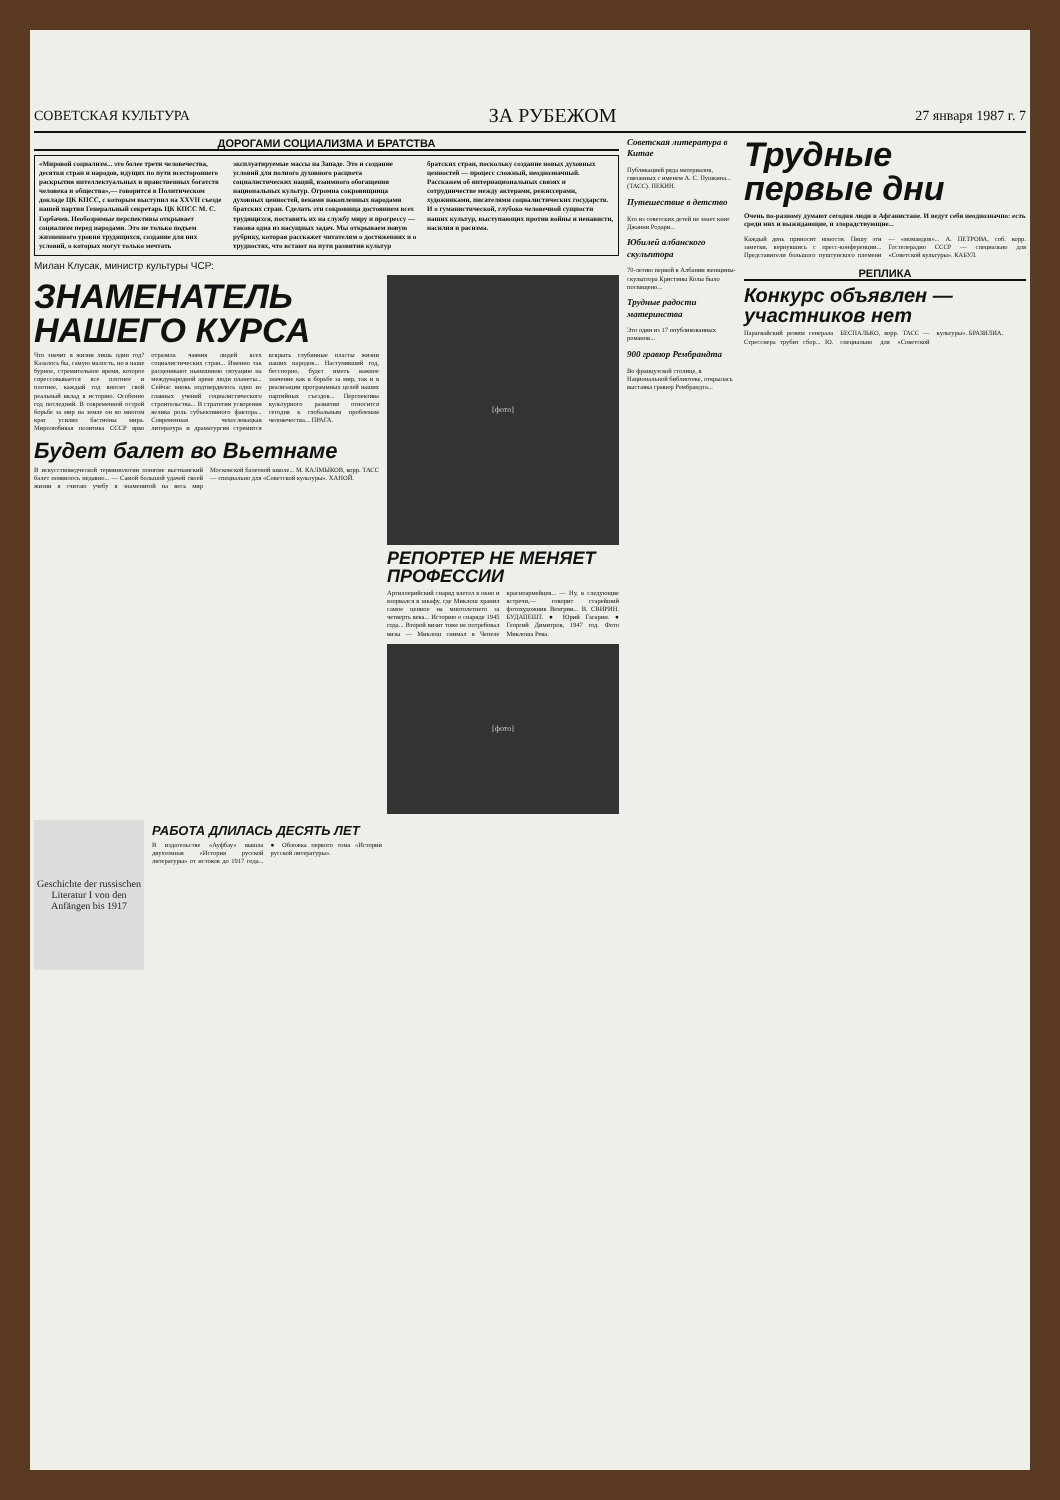СОВЕТСКАЯ КУЛЬТУРА ЗА РУБЕЖОМ 27 января 1987 г. 7
ДОРОГАМИ СОЦИАЛИЗМА И БРАТСТВА
«Мировой социализм... это более трети человечества, десятки стран и народов, идущих по пути всестороннего раскрытия интеллектуальных и нравственных богатств человека и общества»,— говорится в Политическом докладе ЦК КПСС, с которым выступил на XXVII съезде нашей партии Генеральный секретарь ЦК КПСС М. С. Горбачев. Необозримые перспективы открывает социализм перед народами. Это не только подъем жизненного уровня трудящихся, создание для них условий, о которых могут только мечтать эксплуатируемые массы на Западе. Это и создание условий для полного духовного расцвета социалистических наций, взаимного обогащения национальных культур. Огромна сокровищница духовных ценностей, веками накопленных народами братских стран. Сделать эти сокровища достоянием всех трудящихся, поставить их на службу миру и прогрессу — такова одна из насущных задач. Мы открываем новую рубрику, которая расскажет читателям о достижениях и о трудностях, что встают на пути развития культур братских стран, поскольку создание новых духовных ценностей — процесс сложный, неоднозначный. Расскажем об интернациональных связях и сотрудничестве между актерами, режиссерами, художниками, писателями социалистических государств. И о гуманистической, глубоко человечной сущности наших культур, выступающих против войны и ненависти, насилия и расизма.
Милан Клусак, министр культуры ЧСР:
ЗНАМЕНАТЕЛЬ НАШЕГО КУРСА
Что значит в жизни лишь один год? Казалось бы, самую малость, но в наше бурное, стремительное время, которое спрессовывается все плотнее и плотнее, каждый год вносит свой реальный вклад в историю. Особенно год последний. В современной острой борьбе за мир на земле он во многом крат усилил бастионы мира. Миролюбивая политика СССР ярко отразила чаяния людей всех социалистических стран... Именно так расценивают нынешнюю ситуацию на международной арене люди планеты... Сейчас вновь подтвердилось одно из главных учений социалистического строительства... В стратегии ускорения велика роль субъективного фактора... Современная чехословацкая литература и драматургия стремится вскрыть глубинные пласты жизни наших народов... Наступивший год, бесспорно, будет иметь важное значение как в борьбе за мир, так и в реализации программных целей наших партийных съездов... Перспектива культурного развития относится сегодня к глобальным проблемам человечества... ПРАГА.
Будет балет во Вьетнаме
В искусствоведческой терминологии понятие вьетнамский балет появилось недавно... — Самой большой удачей своей жизни я считаю учебу в знаменитой на весь мир Московской балетной школе... М. КАЛМЫКОВ, корр. ТАСС — специально для «Советской культуры». ХАНОЙ.
[фото]
РЕПОРТЕР НЕ МЕНЯЕТ ПРОФЕССИИ
Артиллерийский снаряд влетел в окно и взорвался в шкафу, где Миклош хранил самое ценное на многолетнего за четверть века... Историю о снаряде 1945 года... Второй визит тоже не потребовал визы — Миклош снимал в Чепеле красноармейцев... — Ну, в следующие встречи,— говорит старейший фотохудожник Венгрии... В. СВИРИН. БУДАПЕШТ. ● Юрий Гагарин. ● Георгий Димитров, 1947 год. Фото Миклоша Рева.
[фото]
Geschichte der russischen Literatur I von den Anfängen bis 1917
РАБОТА ДЛИЛАСЬ ДЕСЯТЬ ЛЕТ
В издательстве «Ауфбау» вышла двухтомная «История русской литературы» от истоков до 1917 года... ● Обложка первого тома «Истории русской литературы».
Советская литература в Китае
Публикацией ряда материалов, связанных с именем А. С. Пушкина... (ТАСС). ПЕКИН.
Путешествие в детство
Кто из советских детей не знает книг Джанни Родари...
Юбилей албанского скульптора
70-летию первой в Албании женщины-скульптора Кристины Колы было посвящено...
Трудные радости материнства
Это один из 17 опубликованных романов...
900 гравюр Рембрандта
Во французской столице, в Национальной библиотеке, открылась выставка гравюр Рембрандта...
Трудные первые дни
Очень по-разному думают сегодня люди в Афганистане. И ведут себя неоднозначно: есть среди них и выжидающие, и злорадствующие...
Каждый день приносит новости. Пишу эти заметки, вернувшись с пресс-конференции... Представители большого пуштунского племени — «момандов»... А. ПЕТРОВА, соб. корр. Гостелерадио СССР — специально для «Советской культуры». КАБУЛ.
РЕПЛИКА
Конкурс объявлен — участников нет
Парагвайский режим генерала Стресснера трубит сбор... Ю. БЕСПАЛЬКО, корр. ТАСС — специально для «Советской культуры». БРАЗИЛИА.